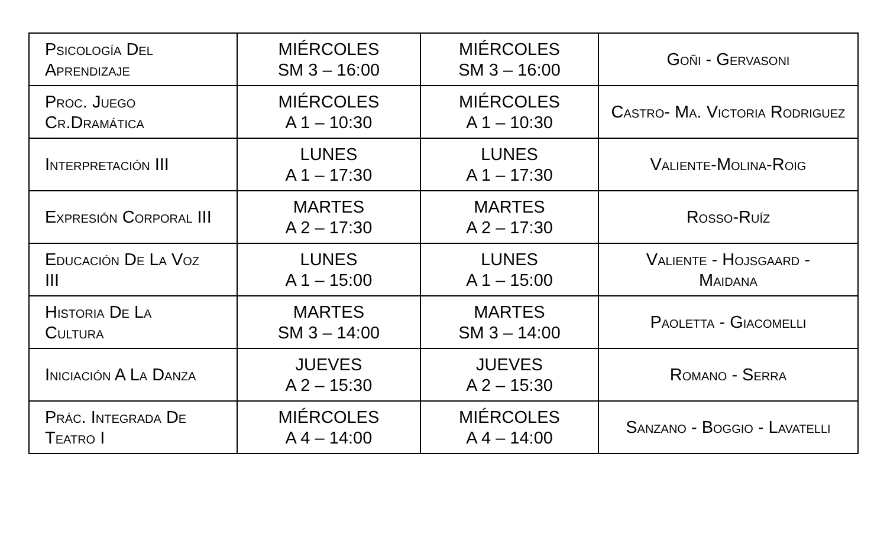| Psicología Del Aprendizaje | MIÉRCOLES SM 3 – 16:00 | MIÉRCOLES SM 3 – 16:00 | Goñi - Gervasoni |
| Proc. Juego Cr.Dramática | MIÉRCOLES A 1 – 10:30 | MIÉRCOLES A 1 – 10:30 | Castro- Ma. Victoria Rodriguez |
| Interpretación III | LUNES A 1 – 17:30 | LUNES A 1 – 17:30 | Valiente-Molina-Roig |
| Expresión Corporal III | MARTES A 2 – 17:30 | MARTES A 2 – 17:30 | Rosso-Ruíz |
| Educación De La Voz III | LUNES A 1 – 15:00 | LUNES A 1 – 15:00 | Valiente - Hojsgaard - Maidana |
| Historia De La Cultura | MARTES SM 3 – 14:00 | MARTES SM 3 – 14:00 | Paoletta - Giacomelli |
| Iniciación A La Danza | JUEVES A 2 – 15:30 | JUEVES A 2 – 15:30 | Romano - Serra |
| Prác. Integrada De Teatro I | MIÉRCOLES A 4 – 14:00 | MIÉRCOLES A 4 – 14:00 | Sanzano - Boggio - Lavatelli |